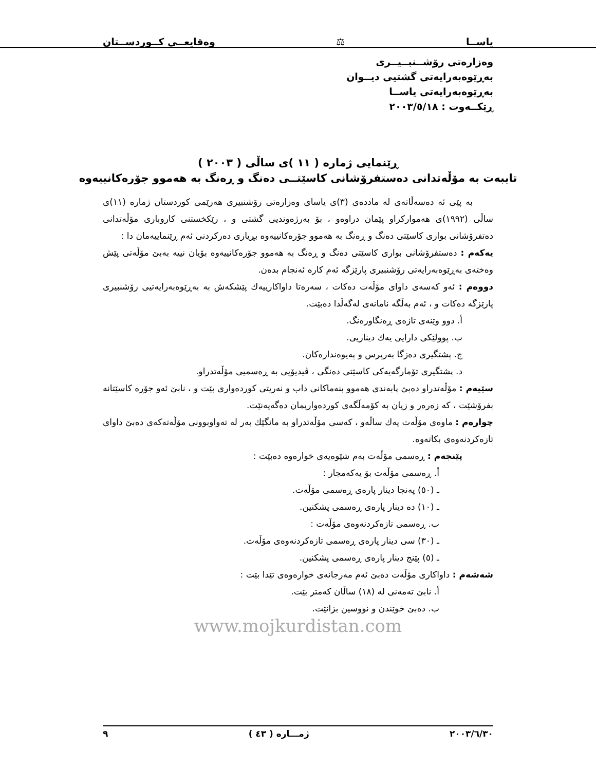یاســا ⚖ وەقایعــی کــوردســتان
وەزارەتی رۆشــنبــیــری
بەڕێوەبەرایەتی گشتیی دیــوان
بەڕێوەبەرایەتی یاســا
ڕێکــەوت : ٢٠٠٣/٥/١٨
ڕێنمایی ژمارە ( ١١ )ی ساڵی ( ٢٠٠٣ )
تایبەت بە مۆڵەتدانی دەستفرۆشانی کاسێتــی دەنگ و ڕەنگ بە هەموو جۆرەکانییەوە
بە پێی ئە دەسەڵاتەی لە ماددەی (٣)ی یاسای وەزارەتی رۆشنبیری هەرێمی کوردستان ژمارە (١١)ی ساڵی (١٩٩٢)ی هەموارکراو پێمان دراوەو ، بۆ بەرژەوندیی گشتی و ، رێکخستنی کاروباری مۆڵەتدانی دەتفرۆشانی بواری کاسێتی دەنگ و ڕەنگ بە هەموو جۆرەکانییەوە بڕیاری دەرکردنی ئەم ڕێنماییەمان دا :
یەکەم : دەستفرۆشانی بواری کاسێتی دەنگ و ڕەنگ بە هەموو جۆرەکانییەوە بۆیان نییە بەبێ مۆڵەتی پێش وەختەی بەڕێوەبەرایەتی رۆشنبیری پارێزگە ئەم کارە ئەنجام بدەن.
دووەم : ئەو کەسەی داوای مۆڵەت دەکات ، سەرەتا داواکارییەك پێشکەش بە بەڕێوەبەرایەتیی رۆشنبیری پارێزگە دەکات و ، ئەم بەڵگە نامانەی لەگەڵدا دەبێت.
أ. دوو وێنەی تازەی ڕەنگاورەنگ.
ب. پوولێکی دارایی یەك دیناریی.
ج. پشتگیری دەزگا بەرپرس و پەیوەندارەکان.
د. پشتگیری تۆمارگەیەکی کاسێتی دەنگی ، ڤیدیۆیی بە ڕەسمیی مۆڵەتدراو.
سێیەم : مۆڵەتدراو دەبێ پابەندی هەموو بنەماکانی داب و نەریتی کوردەواری بێت و ، نابێ ئەو جۆرە کاسێتانە بفرۆشێت ، کە زەرەر و زیان بە کۆمەڵگەی کوردەواریمان دەگەیەنێت.
چوارەم : ماوەی مۆڵەت یەك ساڵەو ، کەسی مۆڵەتدراو بە مانگێك بەر لە تەواوبوونی مۆڵەتەکەی دەبێ داوای تازەکردنەوەی بکاتەوە.
پێنجەم : ڕەسمی مۆڵەت بەم شێوەیەی خوارەوە دەبێت :
أ. ڕەسمی مۆڵەت بۆ یەکەمجار :
ـ (٥٠) پەنجا دینار پارەی ڕەسمی مۆڵەت.
ـ (١٠) دە دینار پارەی ڕەسمی پشکنین.
ب. ڕەسمی تازەکردنەوەی مۆڵەت :
ـ (٣٠) سی دینار پارەی ڕەسمی تازەکردنەوەی مۆڵەت.
ـ (٥) پێنج دینار پارەی ڕەسمی پشکنین.
شەشەم : داواکاری مۆڵەت دەبێ ئەم مەرجانەی خوارەوەی تێدا بێت :
أ. نابێ تەمەنی لە (١٨) ساڵان کەمتر بێت.
ب. دەبێ خوێندن و نووسین بزانێت.
www.mojkurdistan.com
٢٠٠٣/٦/٣٠ ژمـــارە ( ٤٣ ) ٩